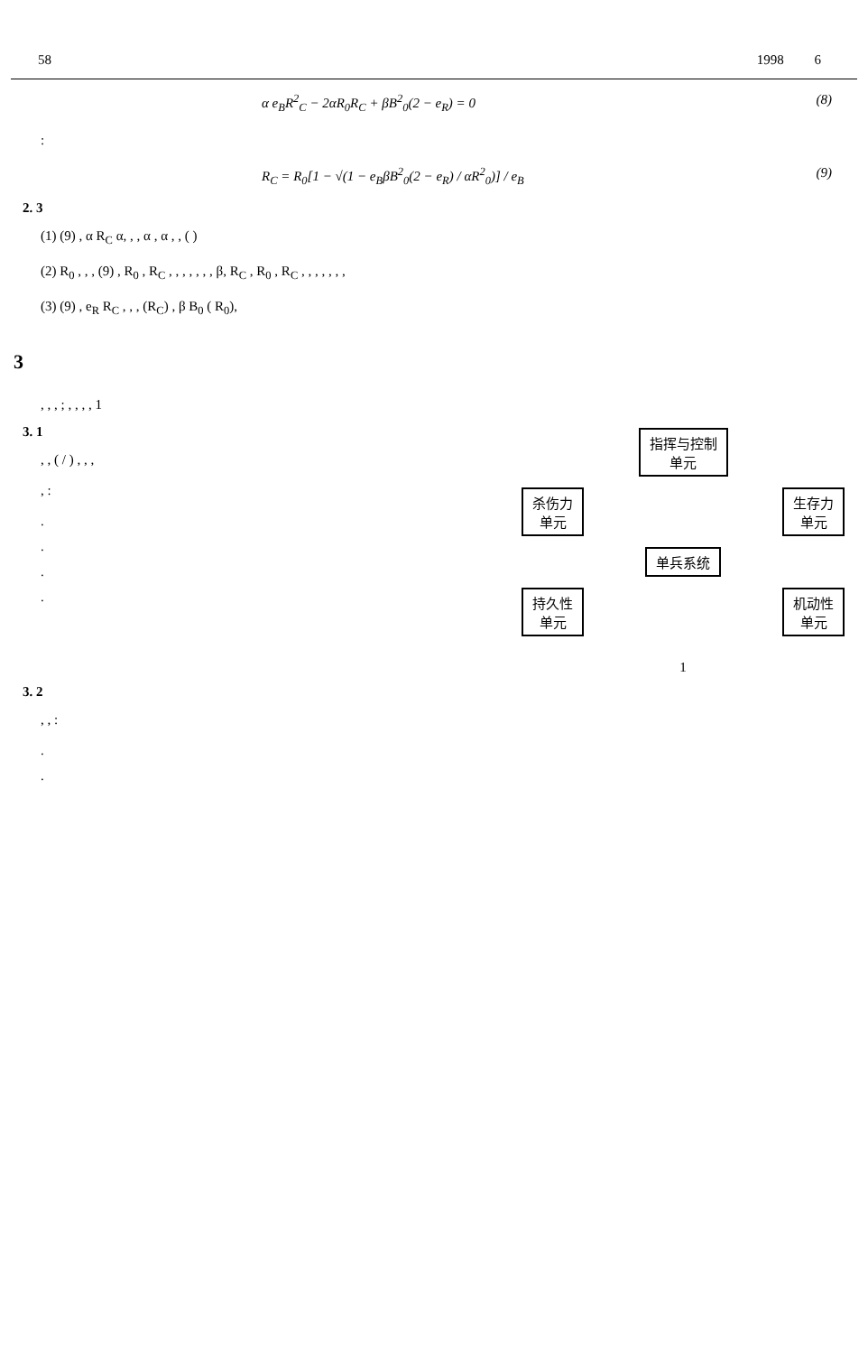58 1998 6
α e<sub>B</sub>R<sup>2</sup><sub>C</sub> − 2αR<sub>0</sub>R<sub>C</sub> + βB<sup>2</sup><sub>0</sub>(2 − e<sub>R</sub>) = 0 (8)
:
R<sub>C</sub> = R<sub>0</sub>[1 − √(1 − e<sub>B</sub>βB<sup>2</sup><sub>0</sub>(2 − e<sub>R</sub>) / αR<sup>2</sup><sub>0</sub>)] / e<sub>B</sub> (9)
2. 3
(1) (9) , α R<sub>C</sub> α, , , α , α , , ( )
(2) R<sub>0</sub> , , , (9) , R<sub>0</sub> , R<sub>C</sub> , , , , , , , β, R<sub>C</sub> , R<sub>0</sub> , R<sub>C</sub> , , , , , , ,
(3) (9) , e<sub>R</sub> R<sub>C</sub> , , , (R<sub>C</sub>) , β B<sub>0</sub> ( R<sub>0</sub>),
3
, , , ; , , , , 1
指挥与控制
单元
杀伤力
单元 生存力
单元
单兵系统
持久性
单元 机动性
单元
1
3. 1
, , ( / ) , , ,
, :
.
.
.
.
3. 2
, , :
.
.